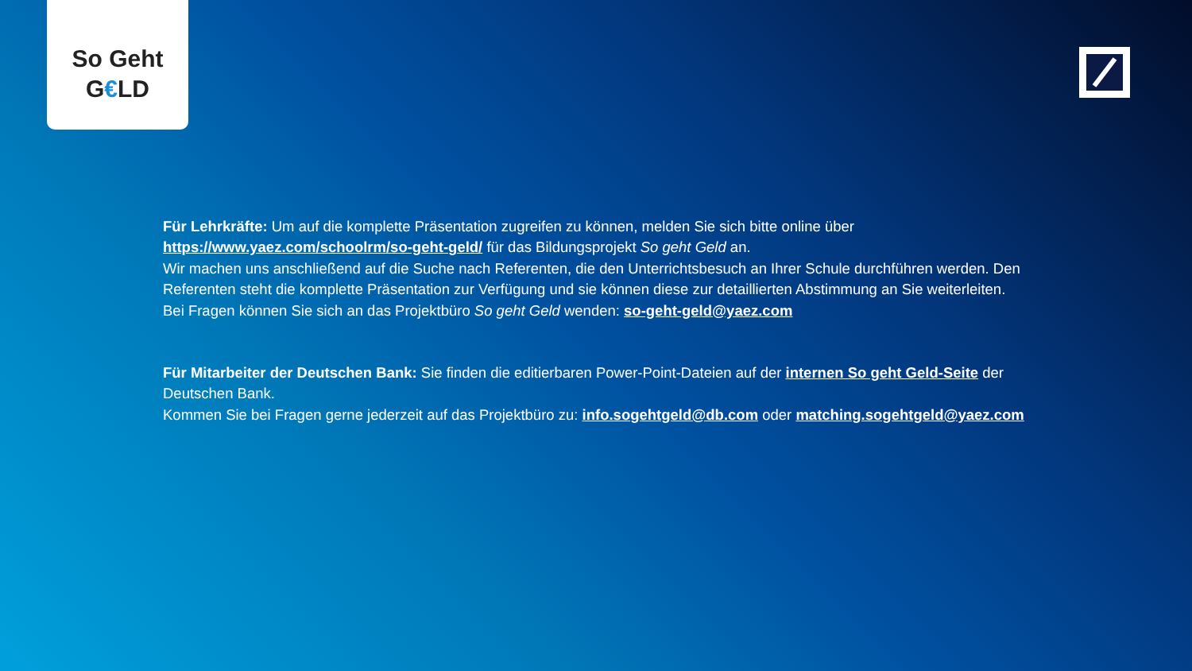So Geht
G€LD
Für Lehrkräfte: Um auf die komplette Präsentation zugreifen zu können, melden Sie sich bitte online über https://www.yaez.com/schoolrm/so-geht-geld/ für das Bildungsprojekt So geht Geld an.
Wir machen uns anschließend auf die Suche nach Referenten, die den Unterrichtsbesuch an Ihrer Schule durchführen werden. Den Referenten steht die komplette Präsentation zur Verfügung und sie können diese zur detaillierten Abstimmung an Sie weiterleiten.
Bei Fragen können Sie sich an das Projektbüro So geht Geld wenden: so-geht-geld@yaez.com
Für Mitarbeiter der Deutschen Bank: Sie finden die editierbaren Power-Point-Dateien auf der internen So geht Geld-Seite der Deutschen Bank.
Kommen Sie bei Fragen gerne jederzeit auf das Projektbüro zu: info.sogehtgeld@db.com oder matching.sogehtgeld@yaez.com